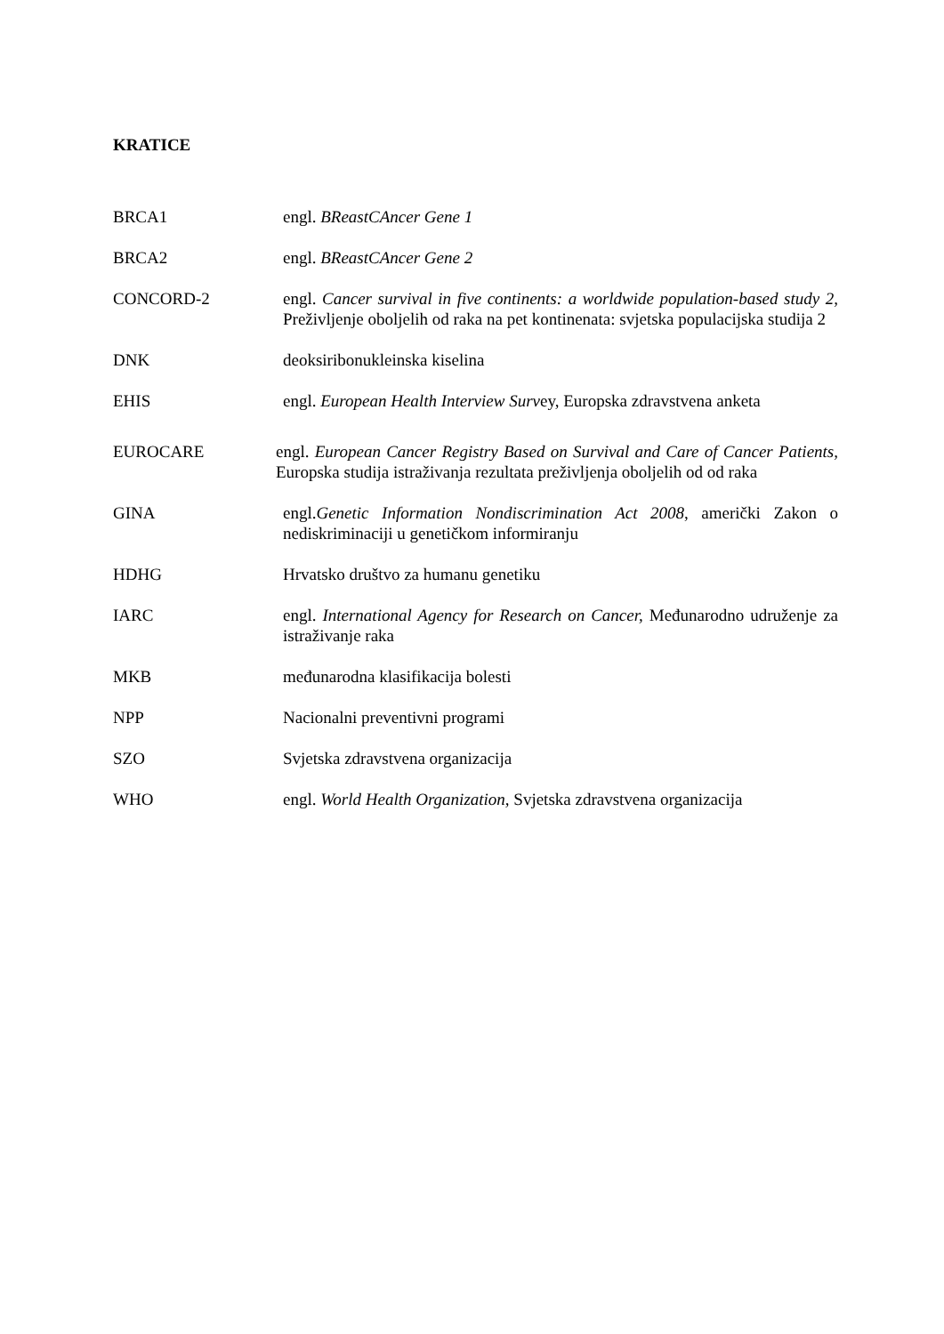KRATICE
BRCA1 engl. BReastCAncer Gene 1
BRCA2 engl. BReastCAncer Gene 2
CONCORD-2 engl. Cancer survival in five continents: a worldwide population-based study 2, Preživljenje oboljelih od raka na pet kontinenata: svjetska populacijska studija 2
DNK deoksiribonukleinska kiselina
EHIS engl. European Health Interview Survey, Europska zdravstvena anketa
EUROCARE engl. European Cancer Registry Based on Survival and Care of Cancer Patients, Europska studija istraživanja rezultata preživljenja oboljelih od od raka
GINA engl.Genetic Information Nondiscrimination Act 2008, američki Zakon o nediskriminaciji u genetičkom informiranju
HDHG Hrvatsko društvo za humanu genetiku
IARC engl. International Agency for Research on Cancer, Međunarodno udruženje za istraživanje raka
MKB međunarodna klasifikacija bolesti
NPP Nacionalni preventivni programi
SZO Svjetska zdravstvena organizacija
WHO engl. World Health Organization, Svjetska zdravstvena organizacija